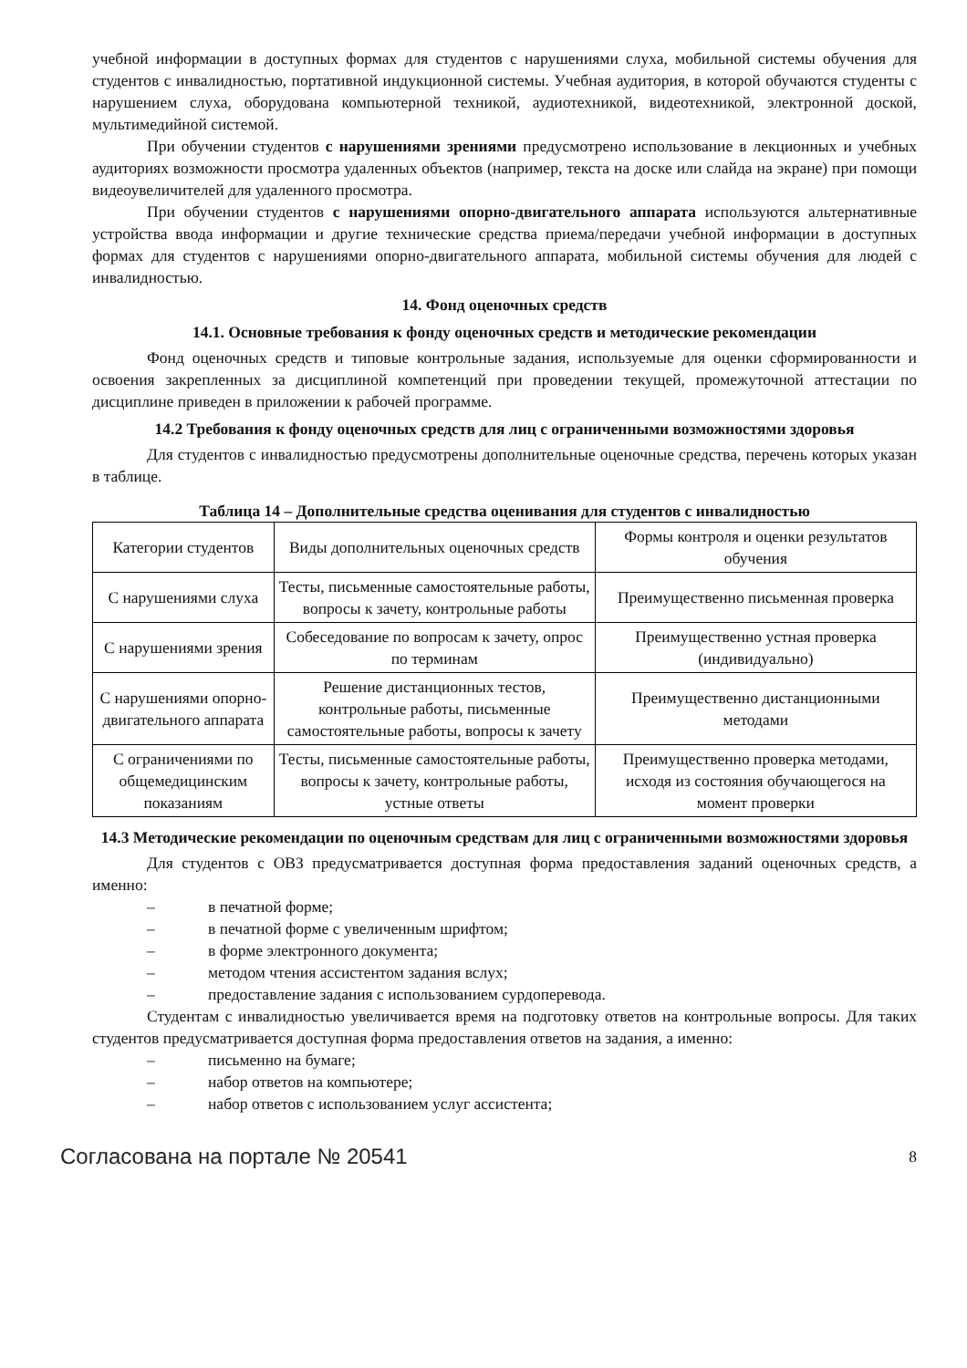учебной информации в доступных формах для студентов с нарушениями слуха, мобильной системы обучения для студентов с инвалидностью, портативной индукционной системы. Учебная аудитория, в которой обучаются студенты с нарушением слуха, оборудована компьютерной техникой, аудиотехникой, видеотехникой, электронной доской, мультимедийной системой.
При обучении студентов с нарушениями зрениями предусмотрено использование в лекционных и учебных аудиториях возможности просмотра удаленных объектов (например, текста на доске или слайда на экране) при помощи видеоувеличителей для удаленного просмотра.
При обучении студентов с нарушениями опорно-двигательного аппарата используются альтернативные устройства ввода информации и другие технические средства приема/передачи учебной информации в доступных формах для студентов с нарушениями опорно-двигательного аппарата, мобильной системы обучения для людей с инвалидностью.
14. Фонд оценочных средств
14.1. Основные требования к фонду оценочных средств и методические рекомендации
Фонд оценочных средств и типовые контрольные задания, используемые для оценки сформированности и освоения закрепленных за дисциплиной компетенций при проведении текущей, промежуточной аттестации по дисциплине приведен в приложении к рабочей программе.
14.2 Требования к фонду оценочных средств для лиц с ограниченными возможностями здоровья
Для студентов с инвалидностью предусмотрены дополнительные оценочные средства, перечень которых указан в таблице.
Таблица 14 – Дополнительные средства оценивания для студентов с инвалидностью
| Категории студентов | Виды дополнительных оценочных средств | Формы контроля и оценки результатов обучения |
| С нарушениями слуха | Тесты, письменные самостоятельные работы, вопросы к зачету, контрольные работы | Преимущественно письменная проверка |
| С нарушениями зрения | Собеседование по вопросам к зачету, опрос по терминам | Преимущественно устная проверка (индивидуально) |
| С нарушениями опорно-двигательного аппарата | Решение дистанционных тестов, контрольные работы, письменные самостоятельные работы, вопросы к зачету | Преимущественно дистанционными методами |
| С ограничениями по общемедицинским показаниям | Тесты, письменные самостоятельные работы, вопросы к зачету, контрольные работы, устные ответы | Преимущественно проверка методами, исходя из состояния обучающегося на момент проверки |
14.3 Методические рекомендации по оценочным средствам для лиц с ограниченными возможностями здоровья
Для студентов с ОВЗ предусматривается доступная форма предоставления заданий оценочных средств, а именно:
– в печатной форме;
– в печатной форме с увеличенным шрифтом;
– в форме электронного документа;
– методом чтения ассистентом задания вслух;
– предоставление задания с использованием сурдоперевода.
Студентам с инвалидностью увеличивается время на подготовку ответов на контрольные вопросы. Для таких студентов предусматривается доступная форма предоставления ответов на задания, а именно:
– письменно на бумаге;
– набор ответов на компьютере;
– набор ответов с использованием услуг ассистента;
Согласована на портале № 20541 8